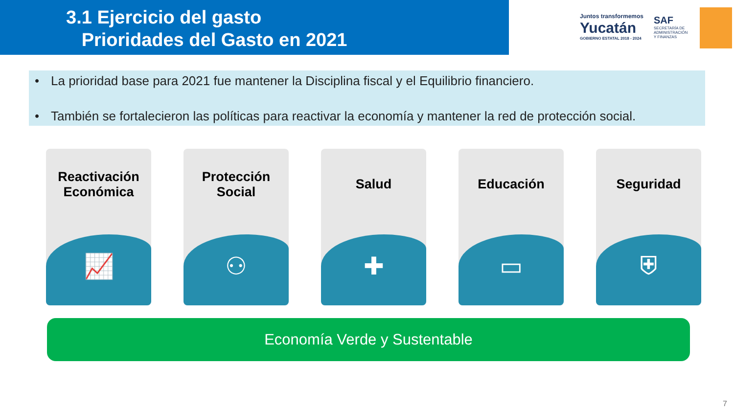3.1 Ejercicio del gasto
Prioridades del Gasto en 2021
Juntos transformemos
Yucatán
GOBIERNO ESTATAL 2018 - 2024
SAF
SECRETARÍA DE
ADMINISTRACIÓN
Y FINANZAS
• La prioridad base para 2021 fue mantener la Disciplina fiscal y el Equilibrio financiero.
• También se fortalecieron las políticas para reactivar la economía y mantener la red de protección social.
Reactivación
Económica
📈
Protección
Social
⚇
Salud
✚
Educación
▭
Seguridad
⛨
Economía Verde y Sustentable
7